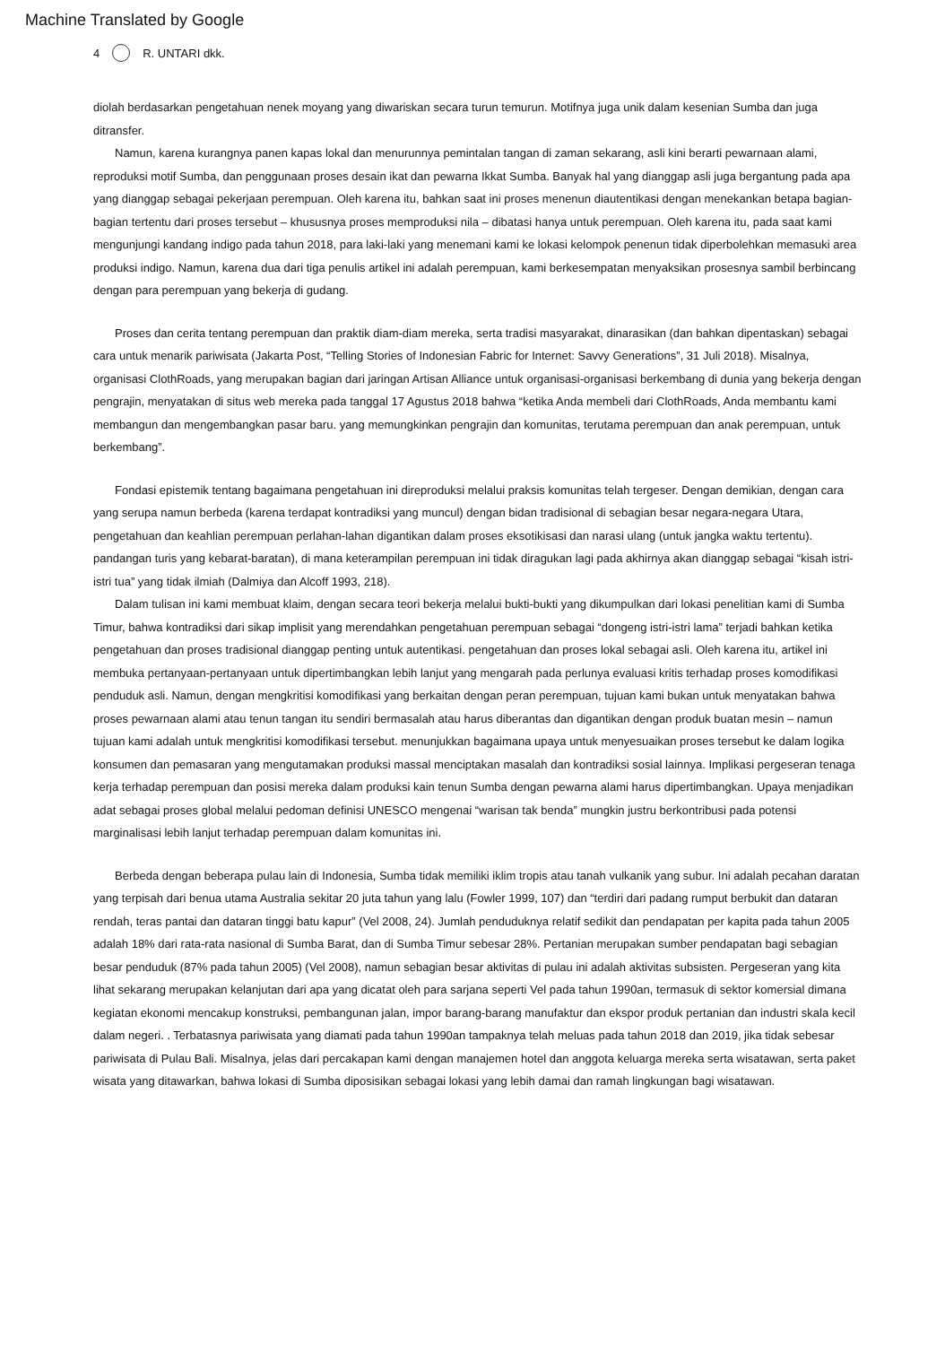Machine Translated by Google
4 R. UNTARI dkk.
diolah berdasarkan pengetahuan nenek moyang yang diwariskan secara turun temurun. Motifnya juga unik dalam kesenian Sumba dan juga ditransfer.
Namun, karena kurangnya panen kapas lokal dan menurunnya pemintalan tangan di zaman sekarang, asli kini berarti pewarnaan alami, reproduksi motif Sumba, dan penggunaan proses desain ikat dan pewarna Ikkat Sumba. Banyak hal yang dianggap asli juga bergantung pada apa yang dianggap sebagai pekerjaan perempuan. Oleh karena itu, bahkan saat ini proses menenun diautentikasi dengan menekankan betapa bagian-bagian tertentu dari proses tersebut – khususnya proses memproduksi nila – dibatasi hanya untuk perempuan. Oleh karena itu, pada saat kami mengunjungi kandang indigo pada tahun 2018, para laki-laki yang menemani kami ke lokasi kelompok penenun tidak diperbolehkan memasuki area produksi indigo. Namun, karena dua dari tiga penulis artikel ini adalah perempuan, kami berkesempatan menyaksikan prosesnya sambil berbincang dengan para perempuan yang bekerja di gudang.
Proses dan cerita tentang perempuan dan praktik diam-diam mereka, serta tradisi masyarakat, dinarasikan (dan bahkan dipentaskan) sebagai cara untuk menarik pariwisata (Jakarta Post, “Telling Stories of Indonesian Fabric for Internet: Savvy Generations”, 31 Juli 2018). Misalnya, organisasi ClothRoads, yang merupakan bagian dari jaringan Artisan Alliance untuk organisasi-organisasi berkembang di dunia yang bekerja dengan pengrajin, menyatakan di situs web mereka pada tanggal 17 Agustus 2018 bahwa “ketika Anda membeli dari ClothRoads, Anda membantu kami membangun dan mengembangkan pasar baru. yang memungkinkan pengrajin dan komunitas, terutama perempuan dan anak perempuan, untuk berkembang”.
Fondasi epistemik tentang bagaimana pengetahuan ini direproduksi melalui praksis komunitas telah tergeser. Dengan demikian, dengan cara yang serupa namun berbeda (karena terdapat kontradiksi yang muncul) dengan bidan tradisional di sebagian besar negara-negara Utara, pengetahuan dan keahlian perempuan perlahan-lahan digantikan dalam proses eksotikisasi dan narasi ulang (untuk jangka waktu tertentu). pandangan turis yang kebarat-baratan), di mana keterampilan perempuan ini tidak diragukan lagi pada akhirnya akan dianggap sebagai “kisah istri-istri tua” yang tidak ilmiah (Dalmiya dan Alcoff 1993, 218).
Dalam tulisan ini kami membuat klaim, dengan secara teori bekerja melalui bukti-bukti yang dikumpulkan dari lokasi penelitian kami di Sumba Timur, bahwa kontradiksi dari sikap implisit yang merendahkan pengetahuan perempuan sebagai “dongeng istri-istri lama” terjadi bahkan ketika pengetahuan dan proses tradisional dianggap penting untuk autentikasi. pengetahuan dan proses lokal sebagai asli. Oleh karena itu, artikel ini membuka pertanyaan-pertanyaan untuk dipertimbangkan lebih lanjut yang mengarah pada perlunya evaluasi kritis terhadap proses komodifikasi penduduk asli. Namun, dengan mengkritisi komodifikasi yang berkaitan dengan peran perempuan, tujuan kami bukan untuk menyatakan bahwa proses pewarnaan alami atau tenun tangan itu sendiri bermasalah atau harus diberantas dan digantikan dengan produk buatan mesin – namun tujuan kami adalah untuk mengkritisi komodifikasi tersebut. menunjukkan bagaimana upaya untuk menyesuaikan proses tersebut ke dalam logika konsumen dan pemasaran yang mengutamakan produksi massal menciptakan masalah dan kontradiksi sosial lainnya. Implikasi pergeseran tenaga kerja terhadap perempuan dan posisi mereka dalam produksi kain tenun Sumba dengan pewarna alami harus dipertimbangkan. Upaya menjadikan adat sebagai proses global melalui pedoman definisi UNESCO mengenai “warisan tak benda” mungkin justru berkontribusi pada potensi marginalisasi lebih lanjut terhadap perempuan dalam komunitas ini.
Berbeda dengan beberapa pulau lain di Indonesia, Sumba tidak memiliki iklim tropis atau tanah vulkanik yang subur. Ini adalah pecahan daratan yang terpisah dari benua utama Australia sekitar 20 juta tahun yang lalu (Fowler 1999, 107) dan “terdiri dari padang rumput berbukit dan dataran rendah, teras pantai dan dataran tinggi batu kapur” (Vel 2008, 24). Jumlah penduduknya relatif sedikit dan pendapatan per kapita pada tahun 2005 adalah 18% dari rata-rata nasional di Sumba Barat, dan di Sumba Timur sebesar 28%. Pertanian merupakan sumber pendapatan bagi sebagian besar penduduk (87% pada tahun 2005) (Vel 2008), namun sebagian besar aktivitas di pulau ini adalah aktivitas subsisten. Pergeseran yang kita lihat sekarang merupakan kelanjutan dari apa yang dicatat oleh para sarjana seperti Vel pada tahun 1990an, termasuk di sektor komersial dimana kegiatan ekonomi mencakup konstruksi, pembangunan jalan, impor barang-barang manufaktur dan ekspor produk pertanian dan industri skala kecil dalam negeri. . Terbatasnya pariwisata yang diamati pada tahun 1990an tampaknya telah meluas pada tahun 2018 dan 2019, jika tidak sebesar pariwisata di Pulau Bali. Misalnya, jelas dari percakapan kami dengan manajemen hotel dan anggota keluarga mereka serta wisatawan, serta paket wisata yang ditawarkan, bahwa lokasi di Sumba diposisikan sebagai lokasi yang lebih damai dan ramah lingkungan bagi wisatawan.